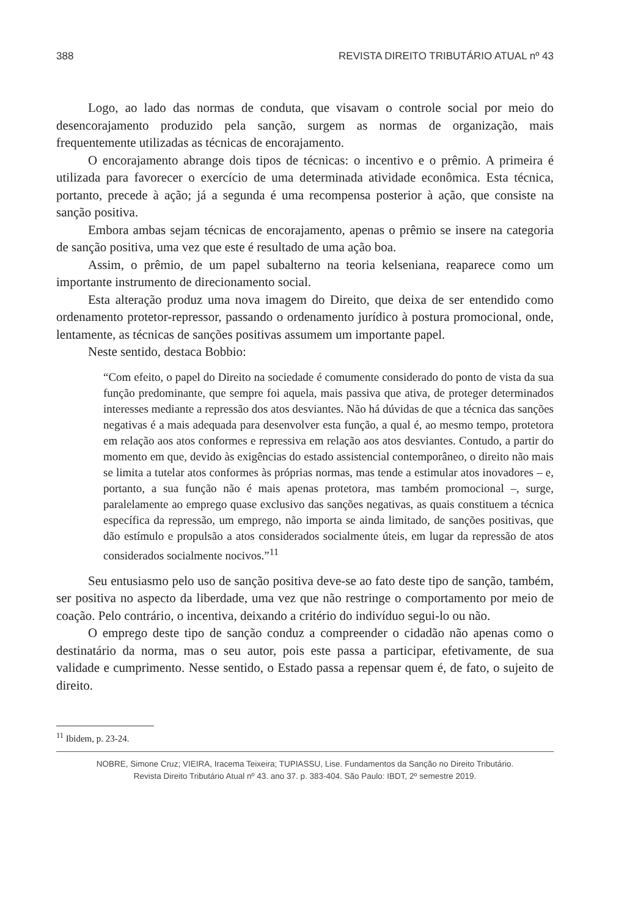388 REVISTA DIREITO TRIBUTÁRIO ATUAL nº 43
Logo, ao lado das normas de conduta, que visavam o controle social por meio do desencorajamento produzido pela sanção, surgem as normas de organização, mais frequentemente utilizadas as técnicas de encorajamento.
O encorajamento abrange dois tipos de técnicas: o incentivo e o prêmio. A primeira é utilizada para favorecer o exercício de uma determinada atividade econômica. Esta técnica, portanto, precede à ação; já a segunda é uma recompensa posterior à ação, que consiste na sanção positiva.
Embora ambas sejam técnicas de encorajamento, apenas o prêmio se insere na categoria de sanção positiva, uma vez que este é resultado de uma ação boa.
Assim, o prêmio, de um papel subalterno na teoria kelseniana, reaparece como um importante instrumento de direcionamento social.
Esta alteração produz uma nova imagem do Direito, que deixa de ser entendido como ordenamento protetor-repressor, passando o ordenamento jurídico à postura promocional, onde, lentamente, as técnicas de sanções positivas assumem um importante papel.
Neste sentido, destaca Bobbio:
“Com efeito, o papel do Direito na sociedade é comumente considerado do ponto de vista da sua função predominante, que sempre foi aquela, mais passiva que ativa, de proteger determinados interesses mediante a repressão dos atos desviantes. Não há dúvidas de que a técnica das sanções negativas é a mais adequada para desenvolver esta função, a qual é, ao mesmo tempo, protetora em relação aos atos conformes e repressiva em relação aos atos desviantes. Contudo, a partir do momento em que, devido às exigências do estado assistencial contemporâneo, o direito não mais se limita a tutelar atos conformes às próprias normas, mas tende a estimular atos inovadores – e, portanto, a sua função não é mais apenas protetora, mas também promocional –, surge, paralelamente ao emprego quase exclusivo das sanções negativas, as quais constituem a técnica específica da repressão, um emprego, não importa se ainda limitado, de sanções positivas, que dão estímulo e propulsão a atos considerados socialmente úteis, em lugar da repressão de atos considerados socialmente nocivos.”<sup>11</sup>
Seu entusiasmo pelo uso de sanção positiva deve-se ao fato deste tipo de sanção, também, ser positiva no aspecto da liberdade, uma vez que não restringe o comportamento por meio de coação. Pelo contrário, o incentiva, deixando a critério do indivíduo segui-lo ou não.
O emprego deste tipo de sanção conduz a compreender o cidadão não apenas como o destinatário da norma, mas o seu autor, pois este passa a participar, efetivamente, de sua validade e cumprimento. Nesse sentido, o Estado passa a repensar quem é, de fato, o sujeito de direito.
<sup>11</sup> Ibidem, p. 23-24.
NOBRE, Simone Cruz; VIEIRA, Iracema Teixeira; TUPIASSU, Lise. Fundamentos da Sanção no Direito Tributário.
Revista Direito Tributário Atual nº 43. ano 37. p. 383-404. São Paulo: IBDT, 2º semestre 2019.